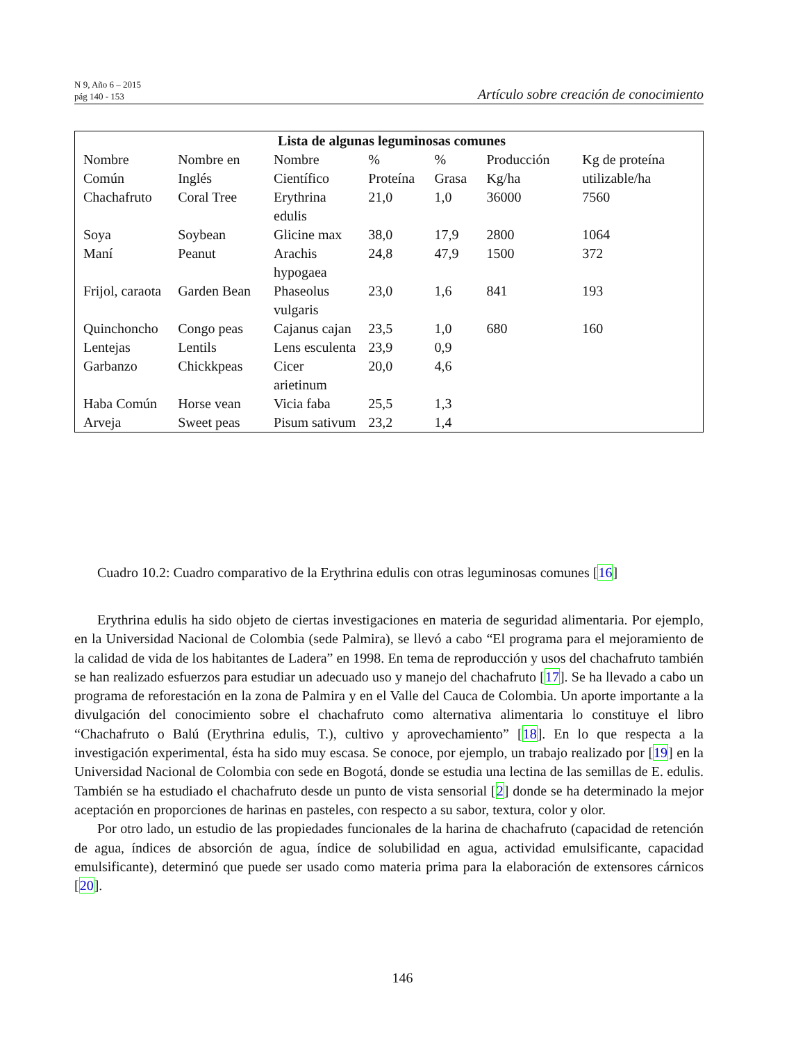N 9, Año 6 – 2015
pág 140 - 153
Artículo sobre creación de conocimiento
| Lista de algunas leguminosas comunes | | | | | | |
| --- | --- | --- | --- | --- | --- | --- |
| Nombre Común | Nombre en Inglés | Nombre Científico | % Proteína | % Grasa | Producción Kg/ha | Kg de proteína utilizable/ha |
| Chachafruto | Coral Tree | Erythrina edulis | 21,0 | 1,0 | 36000 | 7560 |
| Soya | Soybean | Glicine max | 38,0 | 17,9 | 2800 | 1064 |
| Maní | Peanut | Arachis hypogaea | 24,8 | 47,9 | 1500 | 372 |
| Frijol, caraota | Garden Bean | Phaseolus vulgaris | 23,0 | 1,6 | 841 | 193 |
| Quinchoncho | Congo peas | Cajanus cajan | 23,5 | 1,0 | 680 | 160 |
| Lentejas | Lentils | Lens esculenta | 23,9 | 0,9 | | |
| Garbanzo | Chickkpeas | Cicer arietinum | 20,0 | 4,6 | | |
| Haba Común | Horse vean | Vicia faba | 25,5 | 1,3 | | |
| Arveja | Sweet peas | Pisum sativum | 23,2 | 1,4 | | |
Cuadro 10.2: Cuadro comparativo de la Erythrina edulis con otras leguminosas comunes [16]
Erythrina edulis ha sido objeto de ciertas investigaciones en materia de seguridad alimentaria. Por ejemplo, en la Universidad Nacional de Colombia (sede Palmira), se llevó a cabo “El programa para el mejoramiento de la calidad de vida de los habitantes de Ladera” en 1998. En tema de reproducción y usos del chachafruto también se han realizado esfuerzos para estudiar un adecuado uso y manejo del chachafruto [17]. Se ha llevado a cabo un programa de reforestación en la zona de Palmira y en el Valle del Cauca de Colombia. Un aporte importante a la divulgación del conocimiento sobre el chachafruto como alternativa alimentaria lo constituye el libro “Chachafruto o Balú (Erythrina edulis, T.), cultivo y aprovechamiento” [18]. En lo que respecta a la investigación experimental, ésta ha sido muy escasa. Se conoce, por ejemplo, un trabajo realizado por [19] en la Universidad Nacional de Colombia con sede en Bogotá, donde se estudia una lectina de las semillas de E. edulis. También se ha estudiado el chachafruto desde un punto de vista sensorial [2] donde se ha determinado la mejor aceptación en proporciones de harinas en pasteles, con respecto a su sabor, textura, color y olor.
Por otro lado, un estudio de las propiedades funcionales de la harina de chachafruto (capacidad de retención de agua, índices de absorción de agua, índice de solubilidad en agua, actividad emulsificante, capacidad emulsificante), determinó que puede ser usado como materia prima para la elaboración de extensores cárnicos [20].
146